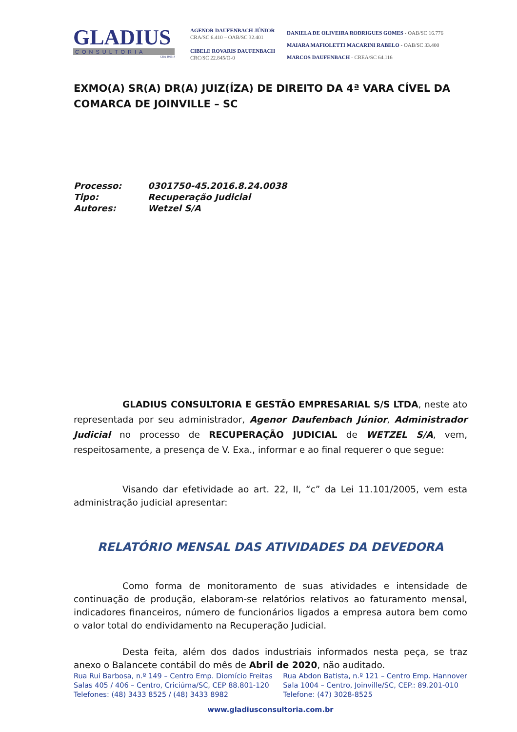GLADIUS
CONSULTORIA
CRA 1025-J
AGENOR DAUFENBACH JÚNIOR
CRA/SC 6.410 – OAB/SC 32.401
CIBELE ROVARIS DAUFENBACH
CRC/SC 22.845/O-0
DANIELA DE OLIVEIRA RODRIGUES GOMES - OAB/SC 16.776
MAIARA MAFIOLETTI MACARINI RABELO - OAB/SC 33.400
MARCOS DAUFENBACH - CREA/SC 64.116
EXMO(A) SR(A) DR(A) JUIZ(ÍZA) DE DIREITO DA 4ª VARA CÍVEL DA COMARCA DE JOINVILLE – SC
| Processo: | 0301750-45.2016.8.24.0038 |
| Tipo: | Recuperação Judicial |
| Autores: | Wetzel S/A |
GLADIUS CONSULTORIA E GESTÃO EMPRESARIAL S/S LTDA, neste ato representada por seu administrador, Agenor Daufenbach Júnior, Administrador Judicial no processo de RECUPERAÇÃO JUDICIAL de WETZEL S/A, vem, respeitosamente, a presença de V. Exa., informar e ao final requerer o que segue:
Visando dar efetividade ao art. 22, II, “c” da Lei 11.101/2005, vem esta administração judicial apresentar:
RELATÓRIO MENSAL DAS ATIVIDADES DA DEVEDORA
Como forma de monitoramento de suas atividades e intensidade de continuação de produção, elaboram-se relatórios relativos ao faturamento mensal, indicadores financeiros, número de funcionários ligados a empresa autora bem como o valor total do endividamento na Recuperação Judicial.
Desta feita, além dos dados industriais informados nesta peça, se traz anexo o Balancete contábil do mês de Abril de 2020, não auditado.
Rua Rui Barbosa, n.º 149 – Centro Emp. Diomício Freitas
Salas 405 / 406 – Centro, Criciúma/SC, CEP 88.801-120
Telefones: (48) 3433 8525 / (48) 3433 8982
Rua Abdon Batista, n.º 121 – Centro Emp. Hannover
Sala 1004 – Centro, Joinville/SC, CEP.: 89.201-010
Telefone: (47) 3028-8525
www.gladiusconsultoria.com.br